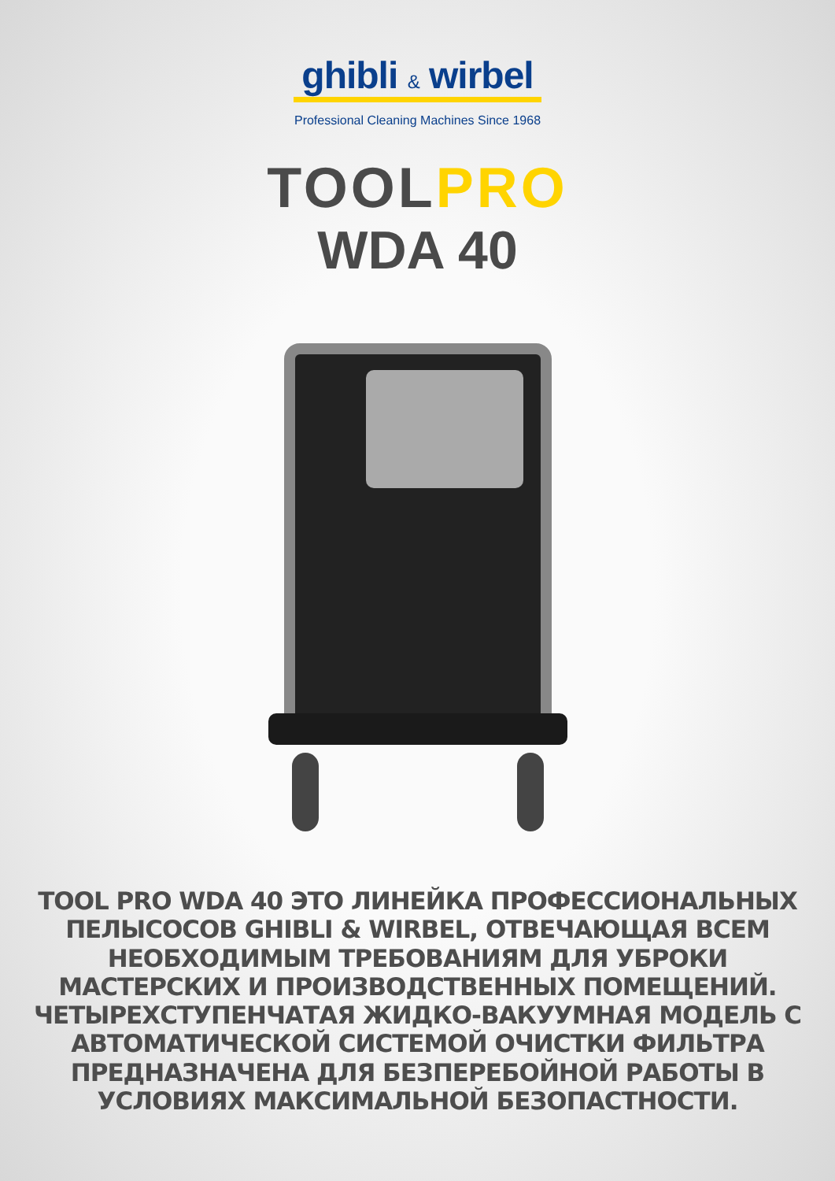ghibli & wirbel
Professional Cleaning Machines Since 1968
TOOLPRO
WDA 40
TOOL PRO WDA 40 ЭТО ЛИНЕЙКА ПРОФЕССИОНАЛЬНЫХ ПЕЛЫСОСОВ GHIBLI & WIRBEL, ОТВЕЧАЮЩАЯ ВСЕМ НЕОБХОДИМЫМ ТРЕБОВАНИЯМ ДЛЯ УБРОКИ МАСТЕРСКИХ И ПРОИЗВОДСТВЕННЫХ ПОМЕЩЕНИЙ. ЧЕТЫРЕХСТУПЕНЧАТАЯ ЖИДКО-ВАКУУМНАЯ МОДЕЛЬ С АВТОМАТИЧЕСКОЙ СИСТЕМОЙ ОЧИСТКИ ФИЛЬТРА ПРЕДНАЗНАЧЕНА ДЛЯ БЕЗПЕРЕБОЙНОЙ РАБОТЫ В УСЛОВИЯХ МАКСИМАЛЬНОЙ БЕЗОПАСТНОСТИ.